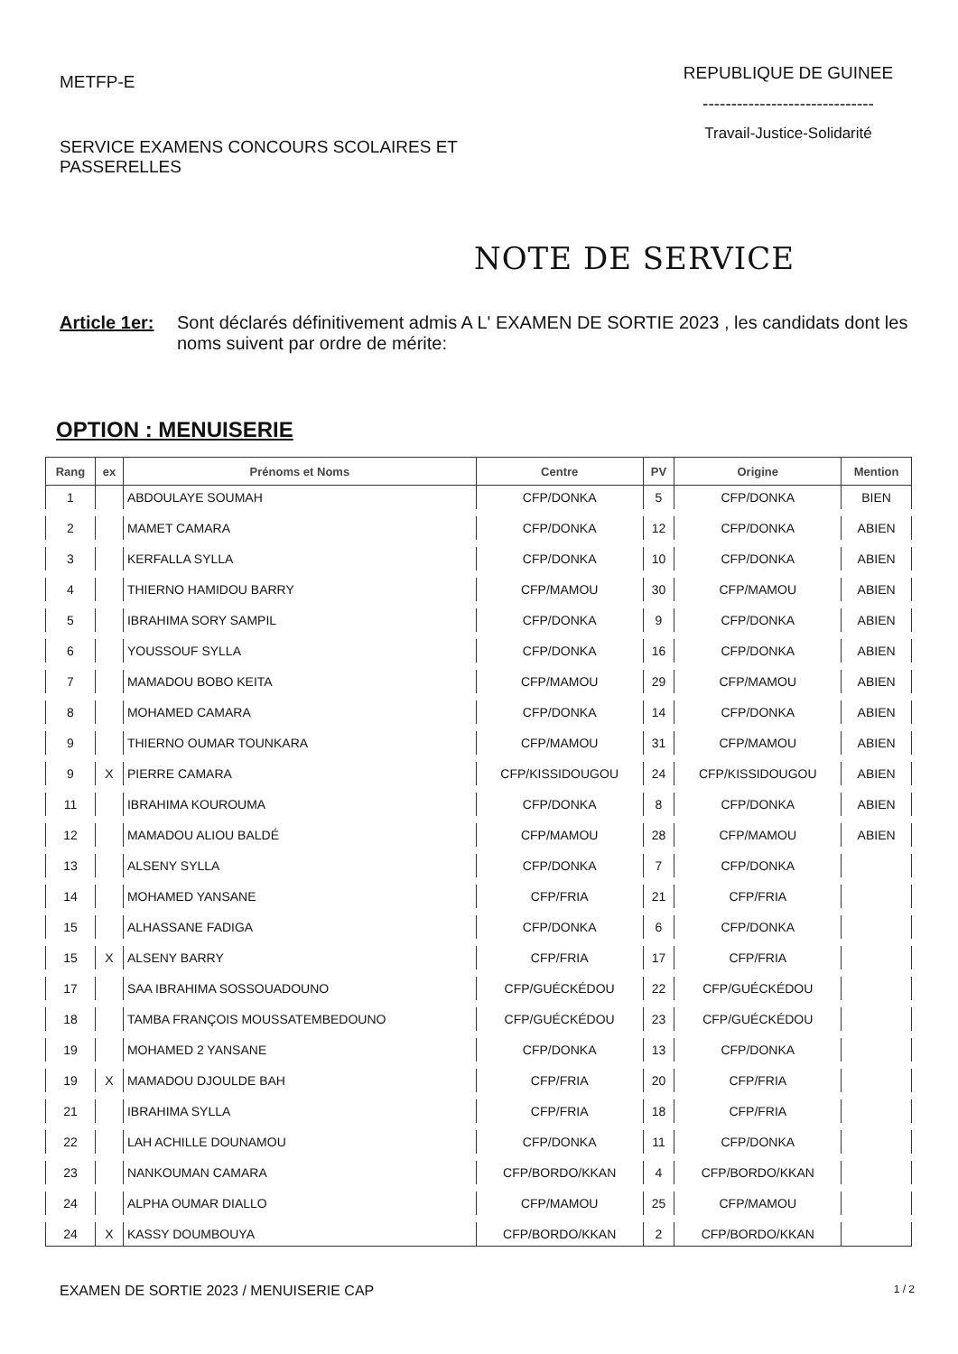METFP-E
SERVICE EXAMENS CONCOURS SCOLAIRES ET PASSERELLES
REPUBLIQUE DE GUINEE
------------------------------
Travail-Justice-Solidarité
NOTE DE SERVICE
Article 1er: Sont déclarés définitivement admis A L' EXAMEN DE SORTIE 2023 , les candidats dont les noms suivent par ordre de mérite:
OPTION : MENUISERIE
| Rang | ex | Prénoms et Noms | Centre | PV | Origine | Mention |
| --- | --- | --- | --- | --- | --- | --- |
| 1 | | ABDOULAYE SOUMAH | CFP/DONKA | 5 | CFP/DONKA | BIEN |
| 2 | | MAMET CAMARA | CFP/DONKA | 12 | CFP/DONKA | ABIEN |
| 3 | | KERFALLA SYLLA | CFP/DONKA | 10 | CFP/DONKA | ABIEN |
| 4 | | THIERNO HAMIDOU BARRY | CFP/MAMOU | 30 | CFP/MAMOU | ABIEN |
| 5 | | IBRAHIMA SORY SAMPIL | CFP/DONKA | 9 | CFP/DONKA | ABIEN |
| 6 | | YOUSSOUF SYLLA | CFP/DONKA | 16 | CFP/DONKA | ABIEN |
| 7 | | MAMADOU BOBO KEITA | CFP/MAMOU | 29 | CFP/MAMOU | ABIEN |
| 8 | | MOHAMED CAMARA | CFP/DONKA | 14 | CFP/DONKA | ABIEN |
| 9 | | THIERNO OUMAR TOUNKARA | CFP/MAMOU | 31 | CFP/MAMOU | ABIEN |
| 9 | X | PIERRE CAMARA | CFP/KISSIDOUGOU | 24 | CFP/KISSIDOUGOU | ABIEN |
| 11 | | IBRAHIMA KOUROUMA | CFP/DONKA | 8 | CFP/DONKA | ABIEN |
| 12 | | MAMADOU ALIOU BALDÉ | CFP/MAMOU | 28 | CFP/MAMOU | ABIEN |
| 13 | | ALSENY SYLLA | CFP/DONKA | 7 | CFP/DONKA | |
| 14 | | MOHAMED YANSANE | CFP/FRIA | 21 | CFP/FRIA | |
| 15 | | ALHASSANE FADIGA | CFP/DONKA | 6 | CFP/DONKA | |
| 15 | X | ALSENY BARRY | CFP/FRIA | 17 | CFP/FRIA | |
| 17 | | SAA IBRAHIMA SOSSOUADOUNO | CFP/GUÉCKÉDOU | 22 | CFP/GUÉCKÉDOU | |
| 18 | | TAMBA FRANÇOIS MOUSSATEMBEDOUNO | CFP/GUÉCKÉDOU | 23 | CFP/GUÉCKÉDOU | |
| 19 | | MOHAMED 2 YANSANE | CFP/DONKA | 13 | CFP/DONKA | |
| 19 | X | MAMADOU DJOULDE BAH | CFP/FRIA | 20 | CFP/FRIA | |
| 21 | | IBRAHIMA SYLLA | CFP/FRIA | 18 | CFP/FRIA | |
| 22 | | LAH ACHILLE DOUNAMOU | CFP/DONKA | 11 | CFP/DONKA | |
| 23 | | NANKOUMAN CAMARA | CFP/BORDO/KKAN | 4 | CFP/BORDO/KKAN | |
| 24 | | ALPHA OUMAR DIALLO | CFP/MAMOU | 25 | CFP/MAMOU | |
| 24 | X | KASSY DOUMBOUYA | CFP/BORDO/KKAN | 2 | CFP/BORDO/KKAN | |
EXAMEN DE SORTIE 2023 / MENUISERIE CAP 1 / 2